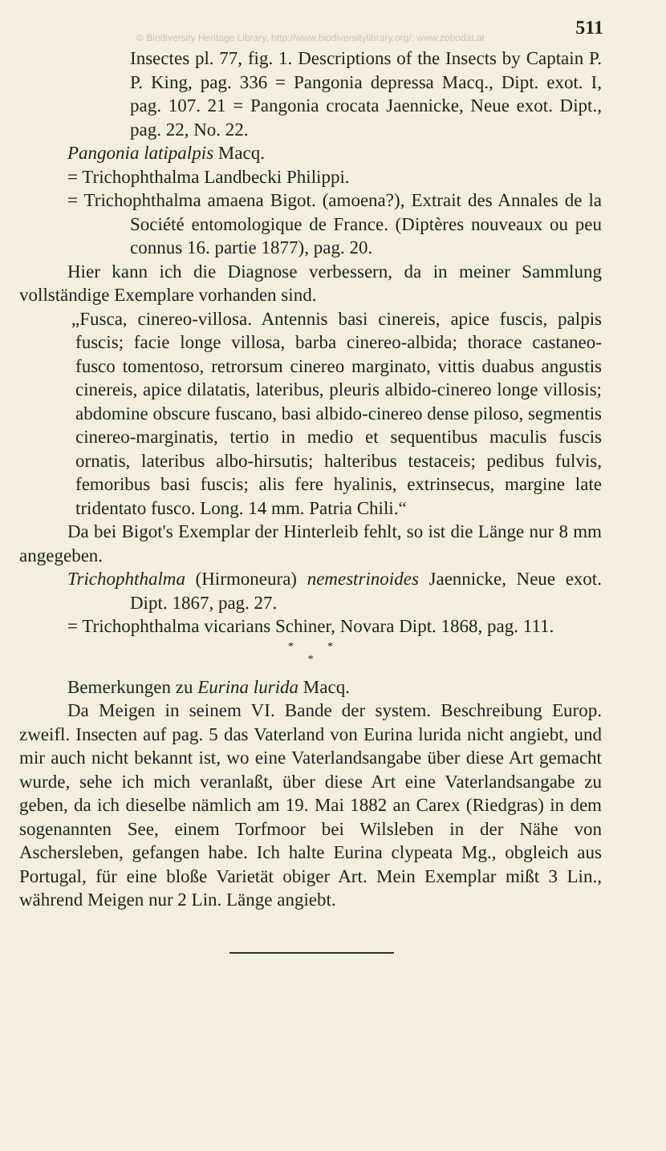511
© Biodiversity Heritage Library, http://www.biodiversitylibrary.org/; www.zobodat.at
Insectes pl. 77, fig. 1. Descriptions of the Insects by Captain P. P. King, pag. 336 = Pangonia depressa Macq., Dipt. exot. I, pag. 107. 21 = Pangonia crocata Jaennicke, Neue exot. Dipt., pag. 22, No. 22.
Pangonia latipalpis Macq.
= Trichophthalma Landbecki Philippi.
= Trichophthalma amaena Bigot. (amoena?), Extrait des Annales de la Société entomologique de France. (Diptères nouveaux ou peu connus 16. partie 1877), pag. 20.
Hier kann ich die Diagnose verbessern, da in meiner Sammlung vollständige Exemplare vorhanden sind.
„Fusca, cinereo-villosa. Antennis basi cinereis, apice fuscis, palpis fuscis; facie longe villosa, barba cinereo-albida; thorace castaneo-fusco tomentoso, retrorsum cinereo marginato, vittis duabus angustis cinereis, apice dilatatis, lateribus, pleuris albido-cinereo longe villosis; abdomine obscure fuscano, basi albido-cinereo dense piloso, segmentis cinereo-marginatis, tertio in medio et sequentibus maculis fuscis ornatis, lateribus albo-hirsutis; halteribus testaceis; pedibus fulvis, femoribus basi fuscis; alis fere hyalinis, extrinsecus, margine late tridentato fusco. Long. 14 mm. Patria Chili.“
Da bei Bigot's Exemplar der Hinterleib fehlt, so ist die Länge nur 8 mm angegeben.
Trichophthalma (Hirmoneura) nemestrinoides Jaennicke, Neue exot. Dipt. 1867, pag. 27.
= Trichophthalma vicarians Schiner, Novara Dipt. 1868, pag. 111.
* *
*
Bemerkungen zu Eurina lurida Macq.
Da Meigen in seinem VI. Bande der system. Beschreibung Europ. zweifl. Insecten auf pag. 5 das Vaterland von Eurina lurida nicht angiebt, und mir auch nicht bekannt ist, wo eine Vaterlandsangabe über diese Art gemacht wurde, sehe ich mich veranlaßt, über diese Art eine Vaterlandsangabe zu geben, da ich dieselbe nämlich am 19. Mai 1882 an Carex (Riedgras) in dem sogenannten See, einem Torfmoor bei Wilsleben in der Nähe von Aschersleben, gefangen habe. Ich halte Eurina clypeata Mg., obgleich aus Portugal, für eine bloße Varietät obiger Art. Mein Exemplar mißt 3 Lin., während Meigen nur 2 Lin. Länge angiebt.